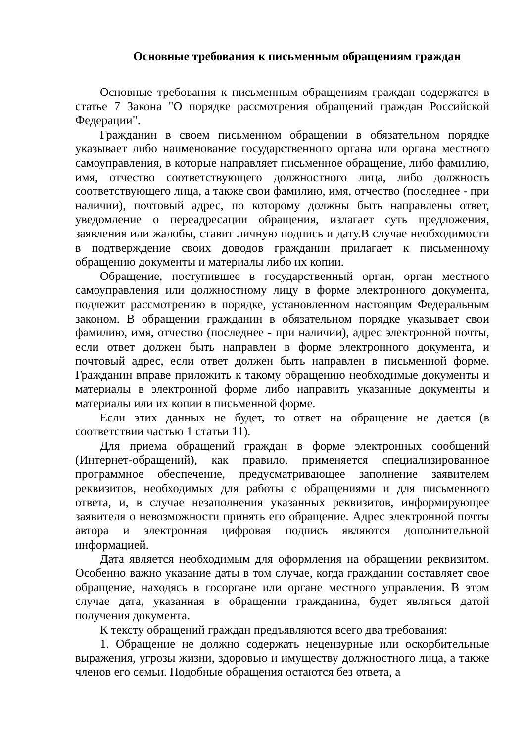Основные требования к письменным обращениям граждан
Основные требования к письменным обращениям граждан содержатся в статье 7 Закона "О порядке рассмотрения обращений граждан Российской Федерации".
Гражданин в своем письменном обращении в обязательном порядке указывает либо наименование государственного органа или органа местного самоуправления, в которые направляет письменное обращение, либо фамилию, имя, отчество соответствующего должностного лица, либо должность соответствующего лица, а также свои фамилию, имя, отчество (последнее - при наличии), почтовый адрес, по которому должны быть направлены ответ, уведомление о переадресации обращения, излагает суть предложения, заявления или жалобы, ставит личную подпись и дату.В случае необходимости в подтверждение своих доводов гражданин прилагает к письменному обращению документы и материалы либо их копии.
Обращение, поступившее в государственный орган, орган местного самоуправления или должностному лицу в форме электронного документа, подлежит рассмотрению в порядке, установленном настоящим Федеральным законом. В обращении гражданин в обязательном порядке указывает свои фамилию, имя, отчество (последнее - при наличии), адрес электронной почты, если ответ должен быть направлен в форме электронного документа, и почтовый адрес, если ответ должен быть направлен в письменной форме. Гражданин вправе приложить к такому обращению необходимые документы и материалы в электронной форме либо направить указанные документы и материалы или их копии в письменной форме.
Если этих данных не будет, то ответ на обращение не дается (в соответствии частью 1 статьи 11).
Для приема обращений граждан в форме электронных сообщений (Интернет-обращений), как правило, применяется специализированное программное обеспечение, предусматривающее заполнение заявителем реквизитов, необходимых для работы с обращениями и для письменного ответа, и, в случае незаполнения указанных реквизитов, информирующее заявителя о невозможности принять его обращение. Адрес электронной почты автора и электронная цифровая подпись являются дополнительной информацией.
Дата является необходимым для оформления на обращении реквизитом. Особенно важно указание даты в том случае, когда гражданин составляет свое обращение, находясь в госоргане или органе местного управления. В этом случае дата, указанная в обращении гражданина, будет являться датой получения документа.
К тексту обращений граждан предъявляются всего два требования:
1. Обращение не должно содержать нецензурные или оскорбительные выражения, угрозы жизни, здоровью и имуществу должностного лица, а также членов его семьи. Подобные обращения остаются без ответа, а